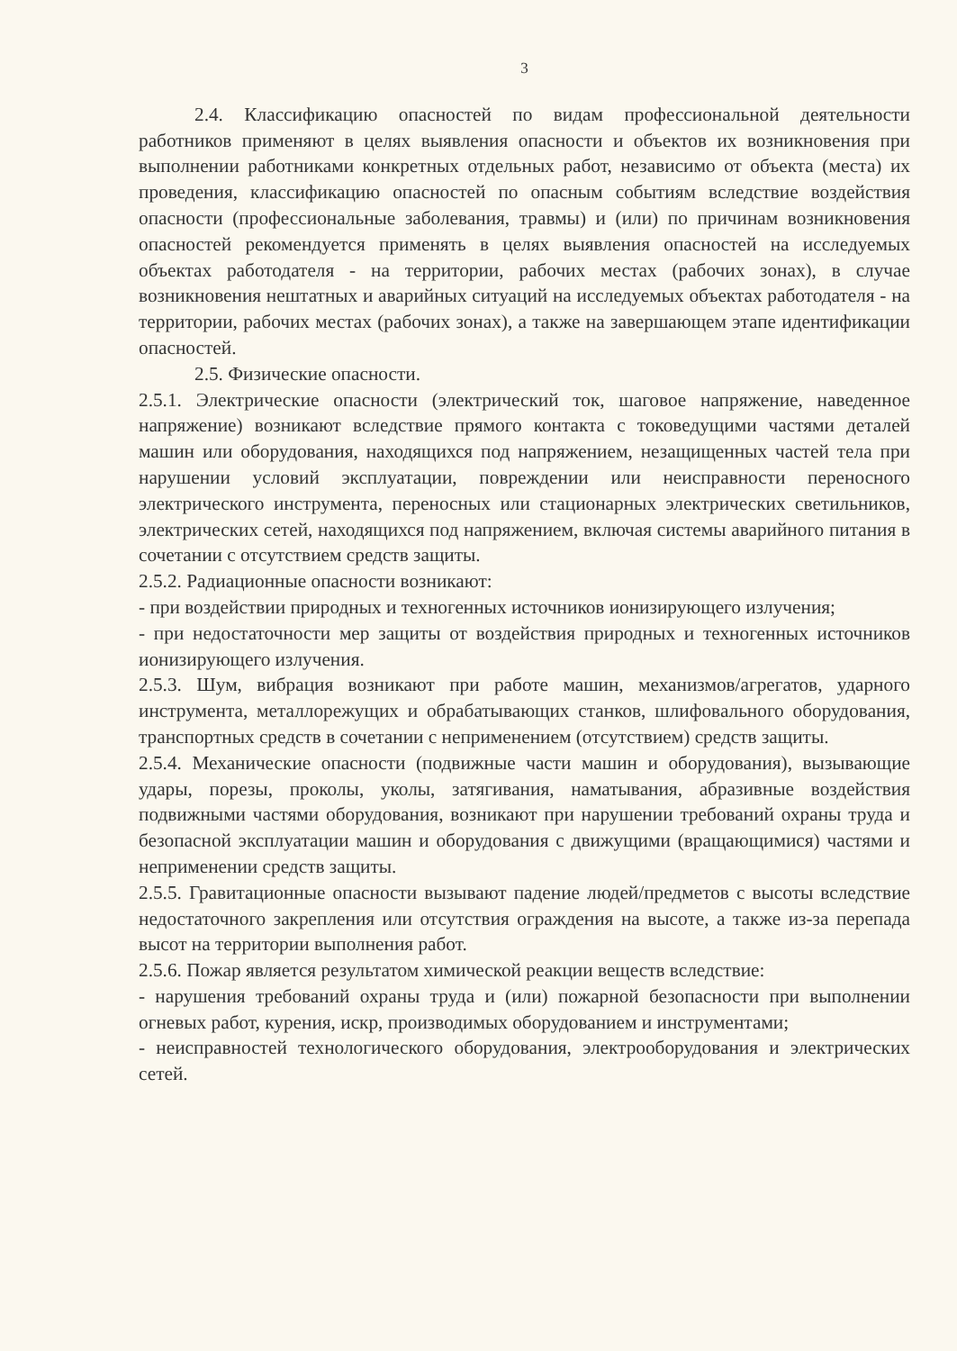3
2.4. Классификацию опасностей по видам профессиональной деятельности работников применяют в целях выявления опасности и объектов их возникновения при выполнении работниками конкретных отдельных работ, независимо от объекта (места) их проведения, классификацию опасностей по опасным событиям вследствие воздействия опасности (профессиональные заболевания, травмы) и (или) по причинам возникновения опасностей рекомендуется применять в целях выявления опасностей на исследуемых объектах работодателя - на территории, рабочих местах (рабочих зонах), в случае возникновения нештатных и аварийных ситуаций на исследуемых объектах работодателя - на территории, рабочих местах (рабочих зонах), а также на завершающем этапе идентификации опасностей.
2.5. Физические опасности.
2.5.1. Электрические опасности (электрический ток, шаговое напряжение, наведенное напряжение) возникают вследствие прямого контакта с токоведущими частями деталей машин или оборудования, находящихся под напряжением, незащищенных частей тела при нарушении условий эксплуатации, повреждении или неисправности переносного электрического инструмента, переносных или стационарных электрических светильников, электрических сетей, находящихся под напряжением, включая системы аварийного питания в сочетании с отсутствием средств защиты.
2.5.2. Радиационные опасности возникают:
- при воздействии природных и техногенных источников ионизирующего излучения;
- при недостаточности мер защиты от воздействия природных и техногенных источников ионизирующего излучения.
2.5.3. Шум, вибрация возникают при работе машин, механизмов/агрегатов, ударного инструмента, металлорежущих и обрабатывающих станков, шлифовального оборудования, транспортных средств в сочетании с неприменением (отсутствием) средств защиты.
2.5.4. Механические опасности (подвижные части машин и оборудования), вызывающие удары, порезы, проколы, уколы, затягивания, наматывания, абразивные воздействия подвижными частями оборудования, возникают при нарушении требований охраны труда и безопасной эксплуатации машин и оборудования с движущими (вращающимися) частями и неприменении средств защиты.
2.5.5. Гравитационные опасности вызывают падение людей/предметов с высоты вследствие недостаточного закрепления или отсутствия ограждения на высоте, а также из-за перепада высот на территории выполнения работ.
2.5.6. Пожар является результатом химической реакции веществ вследствие:
- нарушения требований охраны труда и (или) пожарной безопасности при выполнении огневых работ, курения, искр, производимых оборудованием и инструментами;
- неисправностей технологического оборудования, электрооборудования и электрических сетей.